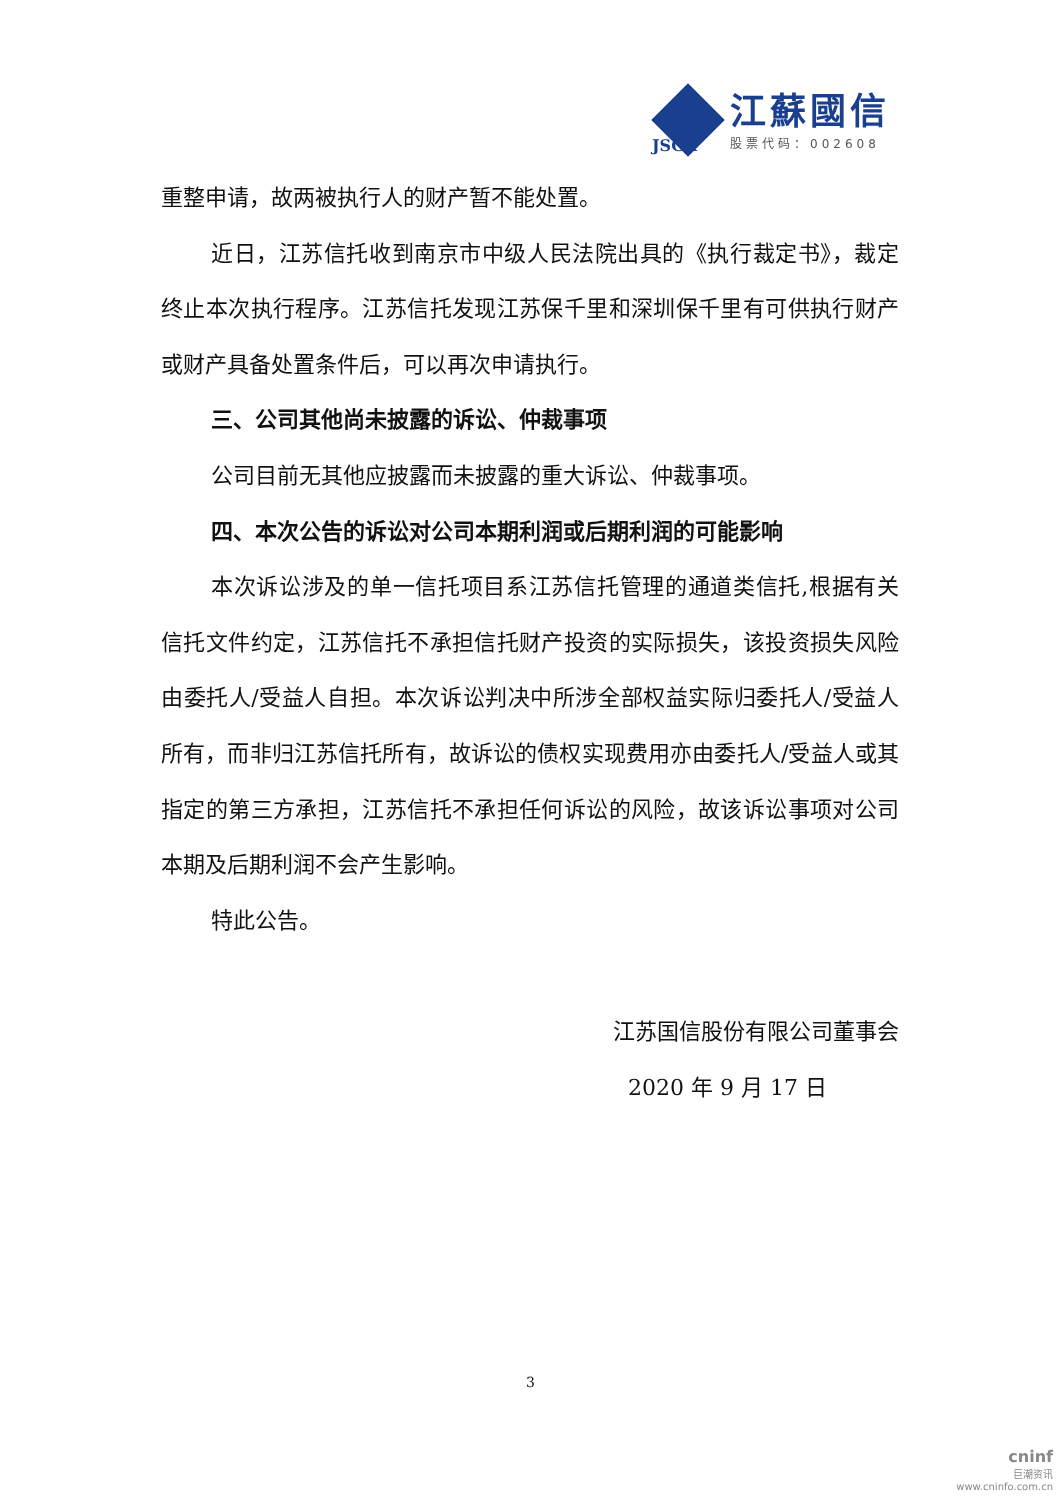江蘇國信
股票代码：002608
JSGX
重整申请，故两被执行人的财产暂不能处置。
近日，江苏信托收到南京市中级人民法院出具的《执行裁定书》，裁定终止本次执行程序。江苏信托发现江苏保千里和深圳保千里有可供执行财产或财产具备处置条件后，可以再次申请执行。
三、公司其他尚未披露的诉讼、仲裁事项
公司目前无其他应披露而未披露的重大诉讼、仲裁事项。
四、本次公告的诉讼对公司本期利润或后期利润的可能影响
本次诉讼涉及的单一信托项目系江苏信托管理的通道类信托,根据有关信托文件约定，江苏信托不承担信托财产投资的实际损失，该投资损失风险由委托人/受益人自担。本次诉讼判决中所涉全部权益实际归委托人/受益人所有，而非归江苏信托所有，故诉讼的债权实现费用亦由委托人/受益人或其指定的第三方承担，江苏信托不承担任何诉讼的风险，故该诉讼事项对公司本期及后期利润不会产生影响。
特此公告。
江苏国信股份有限公司董事会
2020 年 9 月 17 日
3
cninf
巨潮资讯
www.cninfo.com.cn